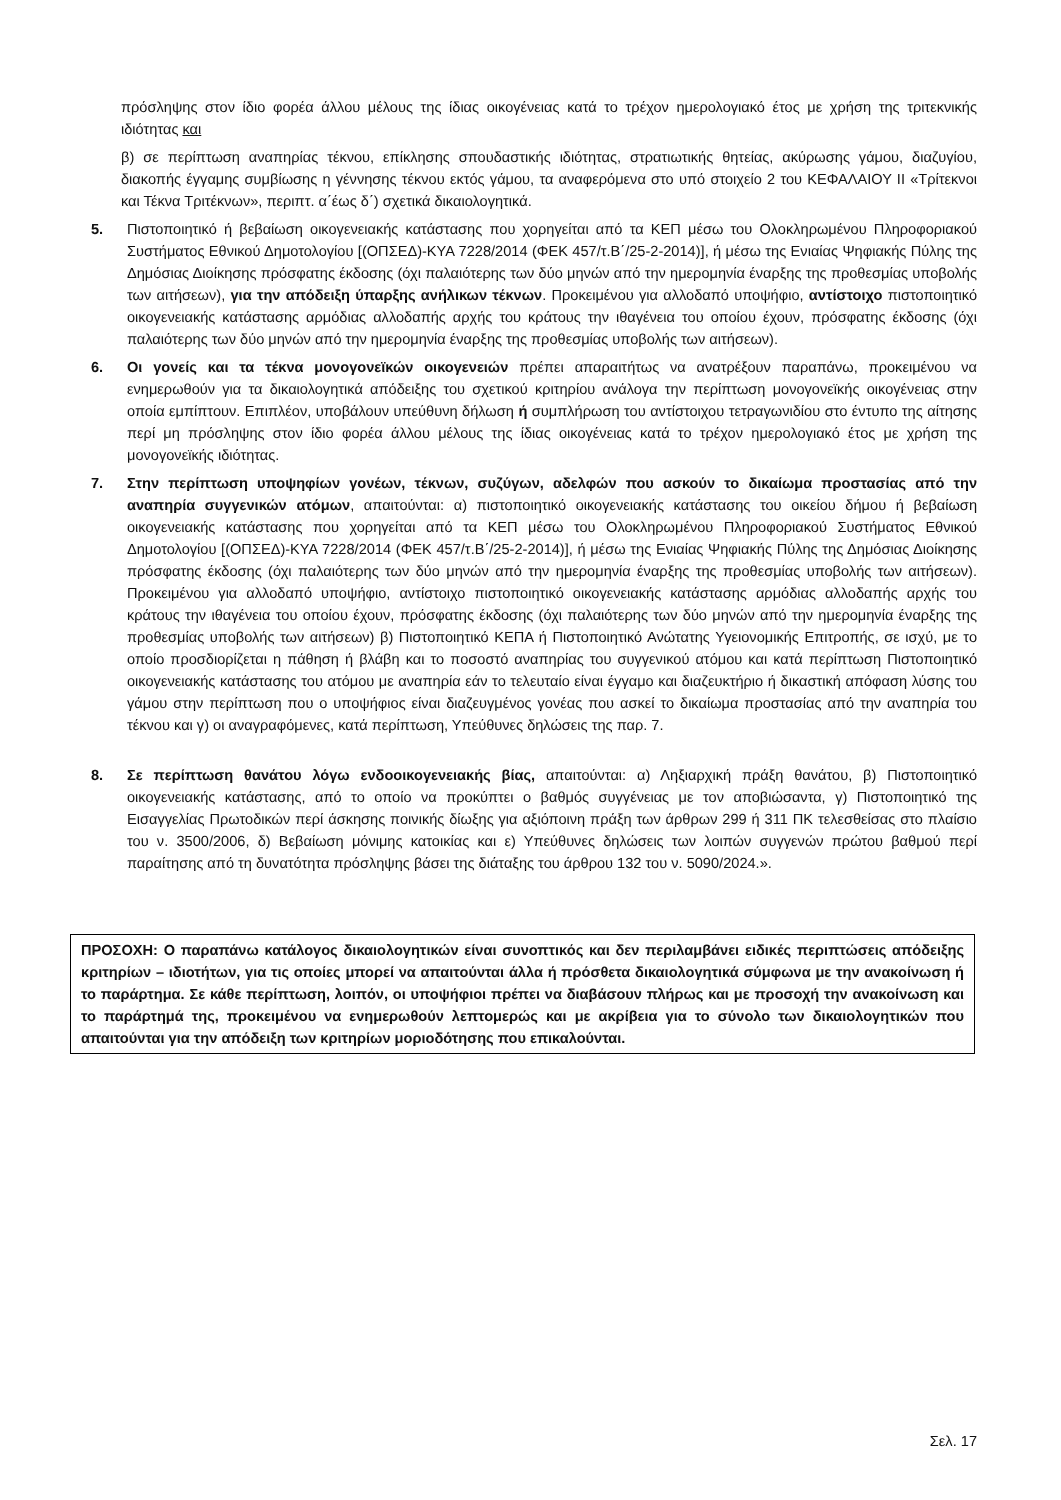πρόσληψης στον ίδιο φορέα άλλου μέλους της ίδιας οικογένειας κατά το τρέχον ημερολογιακό έτος με χρήση της τριτεκνικής ιδιότητας και
β) σε περίπτωση αναπηρίας τέκνου, επίκλησης σπουδαστικής ιδιότητας, στρατιωτικής θητείας, ακύρωσης γάμου, διαζυγίου, διακοπής έγγαμης συμβίωσης η γέννησης τέκνου εκτός γάμου, τα αναφερόμενα στο υπό στοιχείο 2 του ΚΕΦΑΛΑΙΟΥ ΙΙ «Τρίτεκνοι και Τέκνα Τριτέκνων», περιπτ. α΄έως δ΄) σχετικά δικαιολογητικά.
5. Πιστοποιητικό ή βεβαίωση οικογενειακής κατάστασης που χορηγείται από τα ΚΕΠ μέσω του Ολοκληρωμένου Πληροφοριακού Συστήματος Εθνικού Δημοτολογίου [(ΟΠΣΕΔ)-ΚΥΑ 7228/2014 (ΦΕΚ 457/τ.Β΄/25-2-2014)], ή μέσω της Ενιαίας Ψηφιακής Πύλης της Δημόσιας Διοίκησης πρόσφατης έκδοσης (όχι παλαιότερης των δύο μηνών από την ημερομηνία έναρξης της προθεσμίας υποβολής των αιτήσεων), για την απόδειξη ύπαρξης ανήλικων τέκνων. Προκειμένου για αλλοδαπό υποψήφιο, αντίστοιχο πιστοποιητικό οικογενειακής κατάστασης αρμόδιας αλλοδαπής αρχής του κράτους την ιθαγένεια του οποίου έχουν, πρόσφατης έκδοσης (όχι παλαιότερης των δύο μηνών από την ημερομηνία έναρξης της προθεσμίας υποβολής των αιτήσεων).
6. Οι γονείς και τα τέκνα μονογονεϊκών οικογενειών πρέπει απαραιτήτως να ανατρέξουν παραπάνω, προκειμένου να ενημερωθούν για τα δικαιολογητικά απόδειξης του σχετικού κριτηρίου ανάλογα την περίπτωση μονογονεϊκής οικογένειας στην οποία εμπίπτουν. Επιπλέον, υποβάλουν υπεύθυνη δήλωση ή συμπλήρωση του αντίστοιχου τετραγωνιδίου στο έντυπο της αίτησης περί μη πρόσληψης στον ίδιο φορέα άλλου μέλους της ίδιας οικογένειας κατά το τρέχον ημερολογιακό έτος με χρήση της μονογονεϊκής ιδιότητας.
7. Στην περίπτωση υποψηφίων γονέων, τέκνων, συζύγων, αδελφών που ασκούν το δικαίωμα προστασίας από την αναπηρία συγγενικών ατόμων, απαιτούνται: α) πιστοποιητικό οικογενειακής κατάστασης του οικείου δήμου ή βεβαίωση οικογενειακής κατάστασης που χορηγείται από τα ΚΕΠ μέσω του Ολοκληρωμένου Πληροφοριακού Συστήματος Εθνικού Δημοτολογίου [(ΟΠΣΕΔ)-ΚΥΑ 7228/2014 (ΦΕΚ 457/τ.Β΄/25-2-2014)], ή μέσω της Ενιαίας Ψηφιακής Πύλης της Δημόσιας Διοίκησης πρόσφατης έκδοσης (όχι παλαιότερης των δύο μηνών από την ημερομηνία έναρξης της προθεσμίας υποβολής των αιτήσεων). Προκειμένου για αλλοδαπό υποψήφιο, αντίστοιχο πιστοποιητικό οικογενειακής κατάστασης αρμόδιας αλλοδαπής αρχής του κράτους την ιθαγένεια του οποίου έχουν, πρόσφατης έκδοσης (όχι παλαιότερης των δύο μηνών από την ημερομηνία έναρξης της προθεσμίας υποβολής των αιτήσεων) β) Πιστοποιητικό ΚΕΠΑ ή Πιστοποιητικό Ανώτατης Υγειονομικής Επιτροπής, σε ισχύ, με το οποίο προσδιορίζεται η πάθηση ή βλάβη και το ποσοστό αναπηρίας του συγγενικού ατόμου και κατά περίπτωση Πιστοποιητικό οικογενειακής κατάστασης του ατόμου με αναπηρία εάν το τελευταίο είναι έγγαμο και διαζευκτήριο ή δικαστική απόφαση λύσης του γάμου στην περίπτωση που ο υποψήφιος είναι διαζευγμένος γονέας που ασκεί το δικαίωμα προστασίας από την αναπηρία του τέκνου και γ) οι αναγραφόμενες, κατά περίπτωση, Υπεύθυνες δηλώσεις της παρ. 7.
8. Σε περίπτωση θανάτου λόγω ενδοοικογενειακής βίας, απαιτούνται: α) Ληξιαρχική πράξη θανάτου, β) Πιστοποιητικό οικογενειακής κατάστασης, από το οποίο να προκύπτει ο βαθμός συγγένειας με τον αποβιώσαντα, γ) Πιστοποιητικό της Εισαγγελίας Πρωτοδικών περί άσκησης ποινικής δίωξης για αξιόποινη πράξη των άρθρων 299 ή 311 ΠΚ τελεσθείσας στο πλαίσιο του ν. 3500/2006, δ) Βεβαίωση μόνιμης κατοικίας και ε) Υπεύθυνες δηλώσεις των λοιπών συγγενών πρώτου βαθμού περί παραίτησης από τη δυνατότητα πρόσληψης βάσει της διάταξης του άρθρου 132 του ν. 5090/2024.».
ΠΡΟΣΟΧΗ: Ο παραπάνω κατάλογος δικαιολογητικών είναι συνοπτικός και δεν περιλαμβάνει ειδικές περιπτώσεις απόδειξης κριτηρίων – ιδιοτήτων, για τις οποίες μπορεί να απαιτούνται άλλα ή πρόσθετα δικαιολογητικά σύμφωνα με την ανακοίνωση ή το παράρτημα. Σε κάθε περίπτωση, λοιπόν, οι υποψήφιοι πρέπει να διαβάσουν πλήρως και με προσοχή την ανακοίνωση και το παράρτημά της, προκειμένου να ενημερωθούν λεπτομερώς και με ακρίβεια για το σύνολο των δικαιολογητικών που απαιτούνται για την απόδειξη των κριτηρίων μοριοδότησης που επικαλούνται.
Σελ. 17